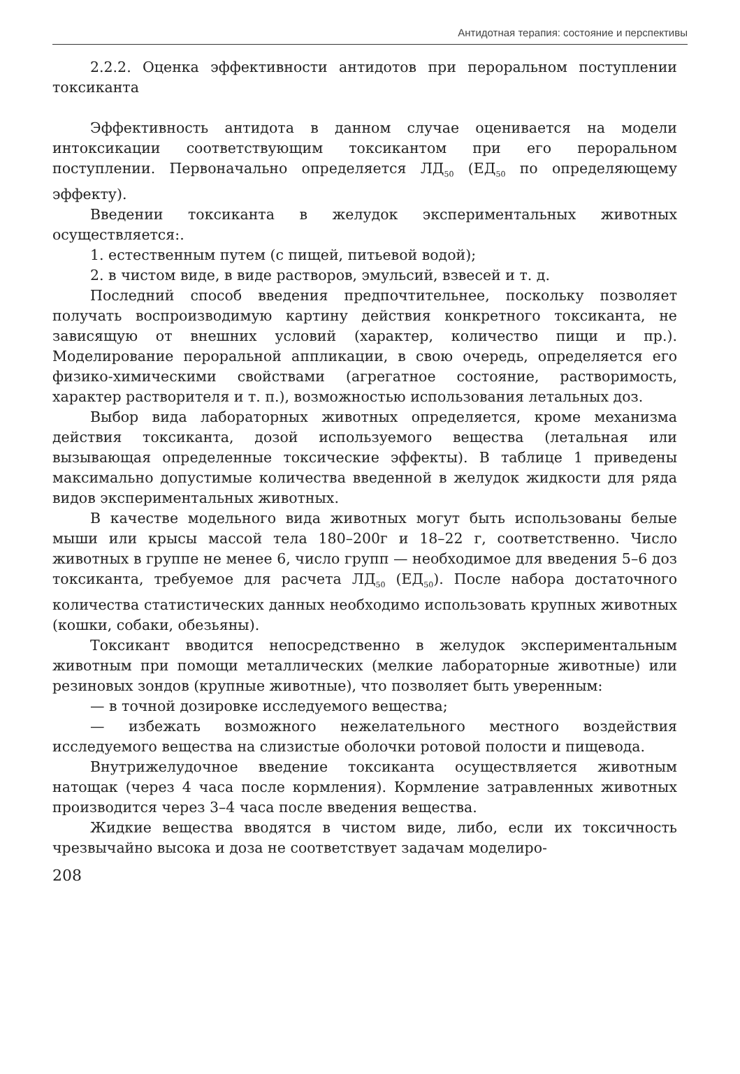Антидотная терапия: состояние и перспективы
2.2.2. Оценка эффективности антидотов при пероральном поступлении токсиканта
Эффективность антидота в данном случае оценивается на модели интоксикации соответствующим токсикантом при его пероральном поступлении. Первоначально определяется ЛД<sub>50</sub> (ЕД<sub>50</sub> по определяющему эффекту).
Введении токсиканта в желудок экспериментальных животных осуществляется:.
1. естественным путем (с пищей, питьевой водой);
2. в чистом виде, в виде растворов, эмульсий, взвесей и т. д.
Последний способ введения предпочтительнее, поскольку позволяет получать воспроизводимую картину действия конкретного токсиканта, не зависящую от внешних условий (характер, количество пищи и пр.). Моделирование пероральной аппликации, в свою очередь, определяется его физико-химическими свойствами (агрегатное состояние, растворимость, характер растворителя и т. п.), возможностью использования летальных доз.
Выбор вида лабораторных животных определяется, кроме механизма действия токсиканта, дозой используемого вещества (летальная или вызывающая определенные токсические эффекты). В таблице 1 приведены максимально допустимые количества введенной в желудок жидкости для ряда видов экспериментальных животных.
В качестве модельного вида животных могут быть использованы белые мыши или крысы массой тела 180–200г и 18–22 г, соответственно. Число животных в группе не менее 6, число групп — необходимое для введения 5–6 доз токсиканта, требуемое для расчета ЛД<sub>50</sub> (ЕД<sub>50</sub>). После набора достаточного количества статистических данных необходимо использовать крупных животных (кошки, собаки, обезьяны).
Токсикант вводится непосредственно в желудок экспериментальным животным при помощи металлических (мелкие лабораторные животные) или резиновых зондов (крупные животные), что позволяет быть уверенным:
— в точной дозировке исследуемого вещества;
— избежать возможного нежелательного местного воздействия исследуемого вещества на слизистые оболочки ротовой полости и пищевода.
Внутрижелудочное введение токсиканта осуществляется животным натощак (через 4 часа после кормления). Кормление затравленных животных производится через 3–4 часа после введения вещества.
Жидкие вещества вводятся в чистом виде, либо, если их токсичность чрезвычайно высока и доза не соответствует задачам моделиро-
208